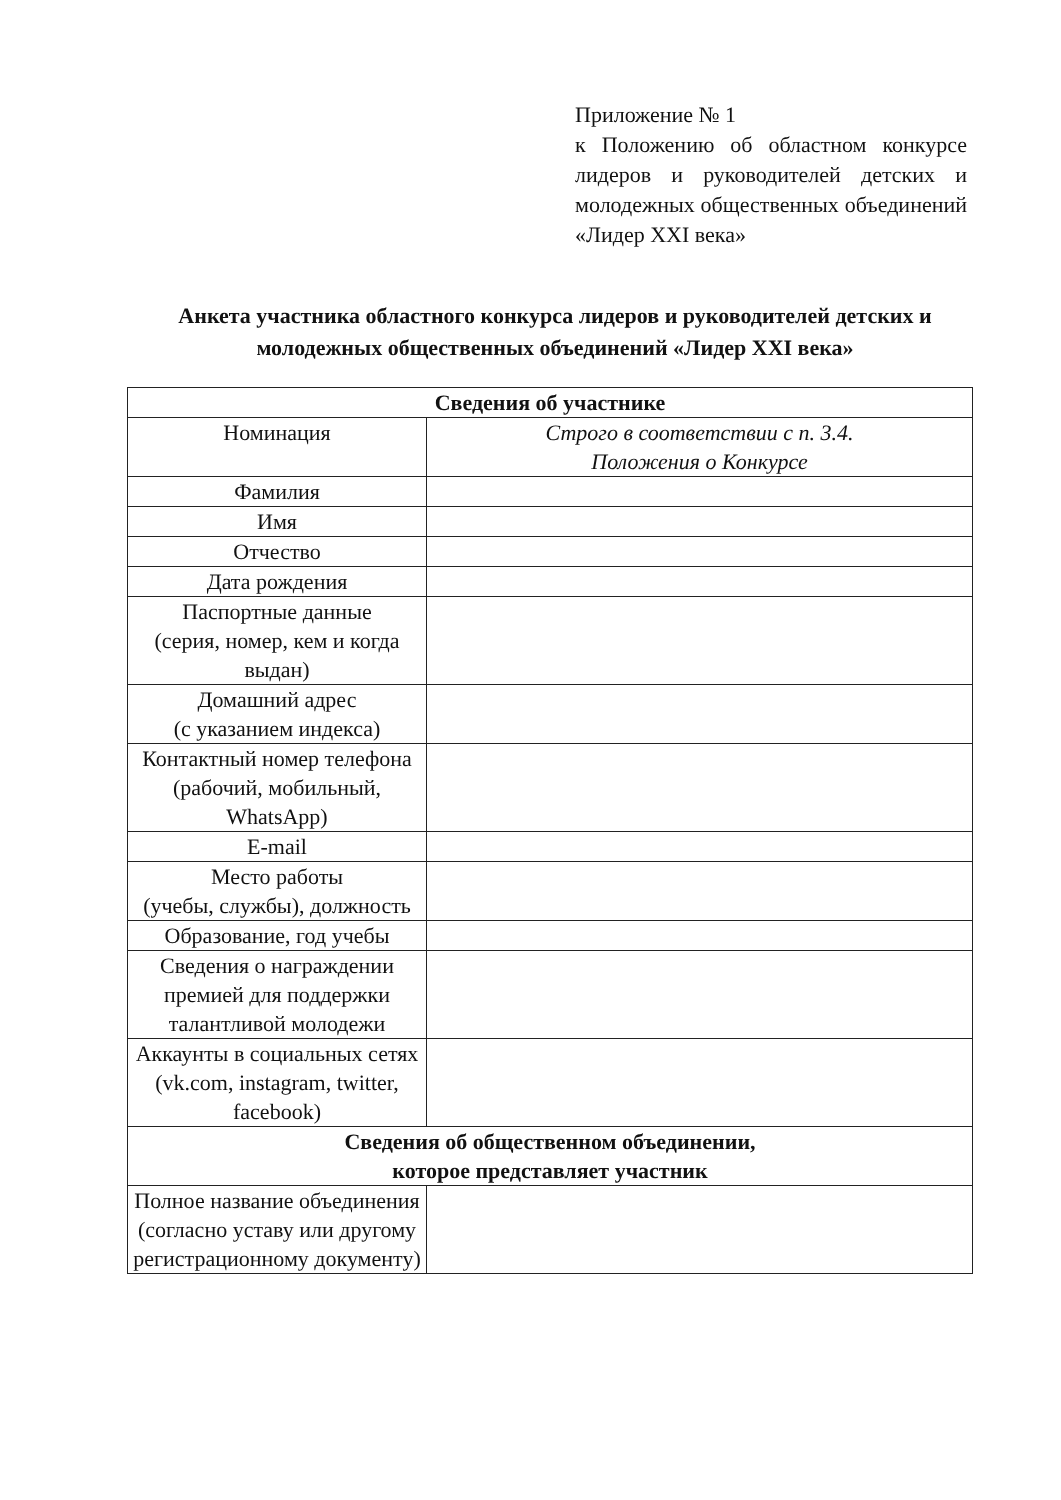Приложение № 1
к Положению об областном конкурсе лидеров и руководителей детских и молодежных общественных объединений «Лидер XXI века»
Анкета участника областного конкурса лидеров и руководителей детских и молодежных общественных объединений «Лидер XXI века»
| Сведения об участнике | |
| --- | --- |
| Номинация | Строго в соответствии с п. 3.4. Положения о Конкурсе |
| Фамилия | |
| Имя | |
| Отчество | |
| Дата рождения | |
| Паспортные данные (серия, номер, кем и когда выдан) | |
| Домашний адрес (с указанием индекса) | |
| Контактный номер телефона (рабочий, мобильный, WhatsApp) | |
| E-mail | |
| Место работы (учебы, службы), должность | |
| Образование, год учебы | |
| Сведения о награждении премией для поддержки талантливой молодежи | |
| Аккаунты в социальных сетях (vk.com, instagram, twitter, facebook) | |
| Сведения об общественном объединении, которое представляет участник | |
| Полное название объединения (согласно уставу или другому регистрационному документу) | |